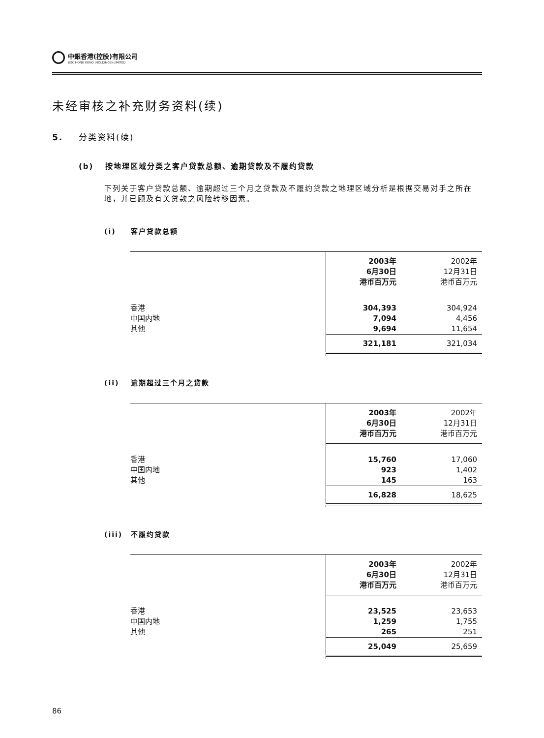中銀香港(控股)有限公司
BOC HONG KONG (HOLDINGS) LIMITED
未经审核之补充财务资料(续)
5. 分类资料(续)
(b) 按地理区域分类之客户贷款总额、逾期贷款及不履约贷款
下列关于客户贷款总额、逾期超过三个月之贷款及不履约贷款之地理区域分析是根据交易对手之所在地，并已顾及有关贷款之风险转移因素。
(i) 客户贷款总额
| | 2003年 6月30日 港币百万元 | 2002年 12月31日 港币百万元 |
| 香港 中国内地 其他 | 304,393 7,094 9,694 | 304,924 4,456 11,654 |
| | 321,181 | 321,034 |
(ii) 逾期超过三个月之贷款
| | 2003年 6月30日 港币百万元 | 2002年 12月31日 港币百万元 |
| 香港 中国内地 其他 | 15,760 923 145 | 17,060 1,402 163 |
| | 16,828 | 18,625 |
(iii) 不履约贷款
| | 2003年 6月30日 港币百万元 | 2002年 12月31日 港币百万元 |
| 香港 中国内地 其他 | 23,525 1,259 265 | 23,653 1,755 251 |
| | 25,049 | 25,659 |
86